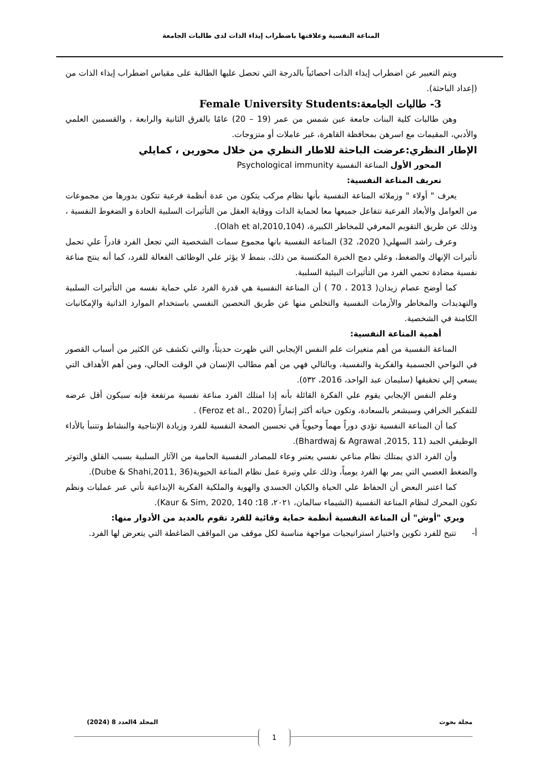المناعة النفسية وعلاقتها باضطراب إيذاء الذات لدى طالبات الجامعة
ويتم التعبير عن اضطراب إيذاء الذات احصائياً بالدرجة التي تحصل عليها الطالبة على مقياس اضطراب إيذاء الذات من (إعداد الباحثة).
3- طالبات الجامعة:Female University Students
وهن طالبات كلية البنات جامعة عين شمس من عمر (19 – 20) عامًا بالفرق الثانية والرابعة ، والقسمين العلمي والأدبي، المقيمات مع اسرهن بمحافظة القاهرة، غير عاملات أو متزوجات.
الإطار النظري:عرضت الباحثة للاطار النظري من خلال محورين ، كمايلي
المحور الأول المناعة النفسية Psychological immunity
تعريف المناعة النفسية:
يعرف " أولاء " وزملائه المناعة النفسية بأنها نظام مركب يتكون من عدة أنظمة فرعية تتكون بدورها من مجموعات من العوامل والأبعاد الفرعية تتفاعل جميعها معا لحماية الذات ووقاية العقل من التأثيرات السلبية الحادة و الضغوط النفسية ، وذلك عن طريق التقويم المعرفي للمخاطر الكبيرة، (Olah et al,2010,104).
وعرف راشد السهلي( 2020، 32) المناعة النفسية بانها مجموع سمات الشخصية التي تجعل الفرد قادراً علي تحمل تأثيرات الإنهاك والضغط، وعلي دمج الخبرة المكتسبة من ذلك، بنمط لا يؤثر علي الوظائف الفعالة للفرد، كما أنه ينتج مناعة نفسية مضادة تحمي الفرد من التأثيرات البيئية السلبية.
كما أوضح عصام زيدان( 2013 ، 70 ) أن المناعة النفسية هي قدرة الفرد علي حماية نفسه من التأثيرات السلبية والتهديدات والمخاطر والأزمات النفسية والتخلص منها عن طريق التحصين النفسي باستخدام الموارد الذاتية والإمكانيات الكامنة في الشخصية.
أهمية المناعة النفسية:
المناعة النفسية من أهم متغيرات علم النفس الإيجابي التي ظهرت حديثاً، والتي تكشف عن الكثير من أسباب القصور في النواحي الجسمية والفكرية والنفسية، وبالتالي فهي من أهم مطالب الإنسان في الوقت الحالي، ومن أهم الأهداف التي يسعي إلي تحقيقها (سليمان عبد الواحد، 2016، ٥٣٢).
وعلم النفس الإيجابي يقوم علي الفكرة القائلة بأنه إذا امتلك الفرد مناعة نفسية مرتفعة فإنه سيكون أقل عرضه للتفكير الخرافي وسيشعر بالسعادة، وتكون حياته أكثر إثماراً (Feroz et al., 2020) .
كما أن المناعة النفسية تؤدي دوراً مهماً وحيوياً في تحسين الصحة النفسية للفرد وزيادة الإنتاجية والنشاط وتتنبأ بالأداء الوظيفي الجيد (Bhardwaj & Agrawal ,2015, 11).
وأن الفرد الذي يمتلك نظام مناعي نفسي يعتبر وعاء للمصادر النفسية الحامية من الآثار السلبية بسبب القلق والتوتر والضغط العصبي التي يمر بها الفرد يومياً، وذلك علي وتيرة عمل نظام المناعة الحيوية(Dube & Shahi,2011, 36).
كما اعتبر البعض أن الحفاظ علي الحياة والكيان الجسدي والهوية والملكية الفكرية الإبداعية تأتي عبر عمليات ونظم تكون المحرك لنظام المناعة النفسية (الشيماء سالمان، ٢٠٢١، 18؛ Kaur & Sim, 2020, 140).
ويري "أوش" أن المناعة النفسية أنظمة حماية وقائية للفرد تقوم بالعديد من الأدوار منها:
أ- تتيح للفرد تكوين واختيار استراتيجيات مواجهة مناسبة لكل موقف من المواقف الضاغطة التي يتعرض لها الفرد.
مجلة بحوث المجلد 4العدد 8 (2024)
1